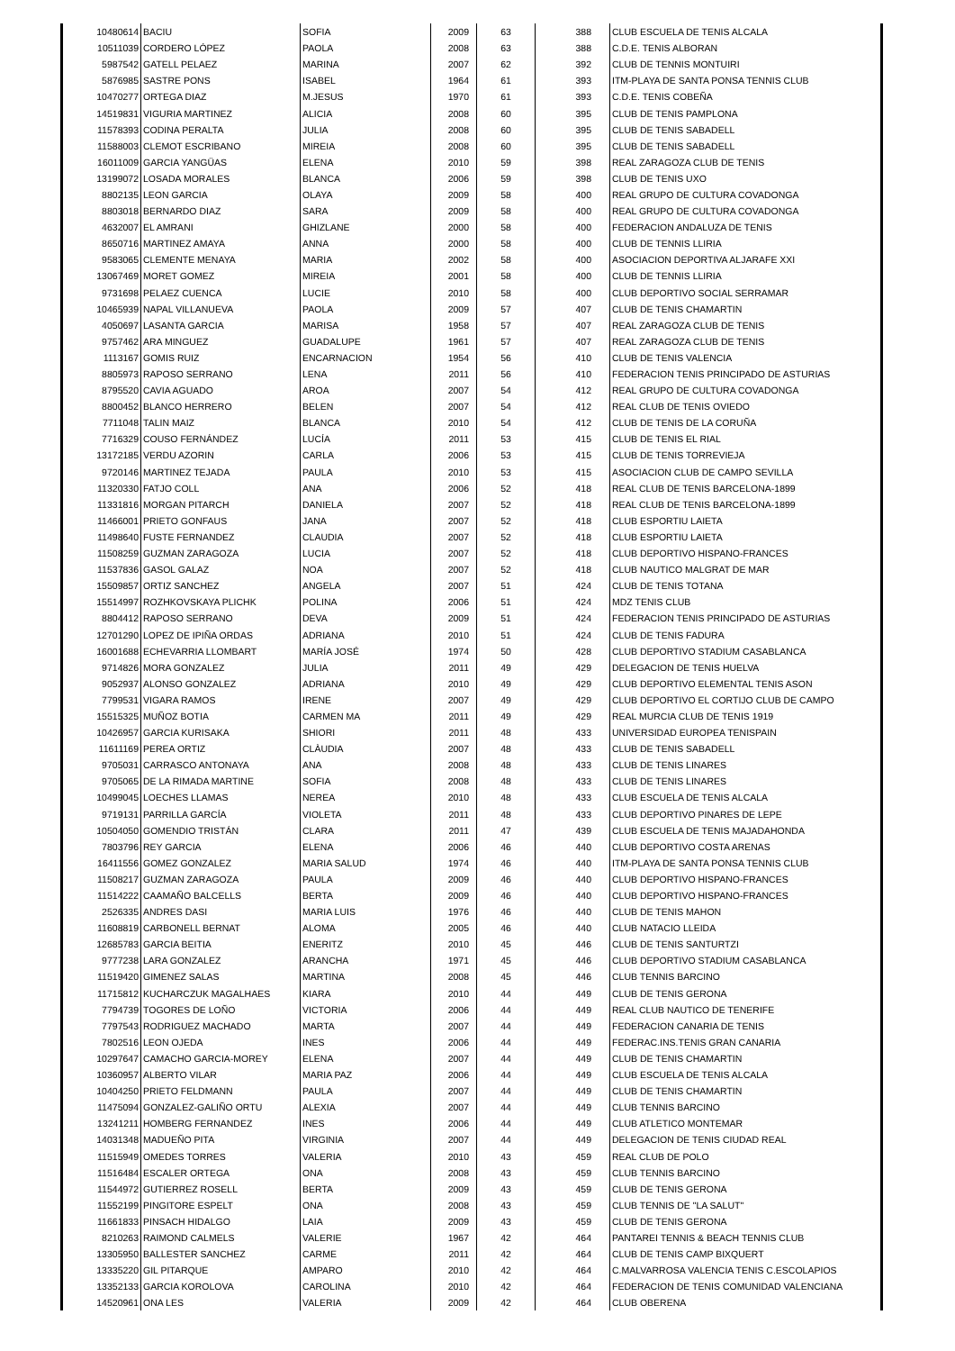| 10480614 | BACIU | SOFIA | 2009 | 63 | 388 | CLUB ESCUELA DE TENIS ALCALA |
| 10511039 | CORDERO LÓPEZ | PAOLA | 2008 | 63 | 388 | C.D.E. TENIS ALBORAN |
| 5987542 | GATELL PELAEZ | MARINA | 2007 | 62 | 392 | CLUB DE TENNIS MONTUIRI |
| 5876985 | SASTRE PONS | ISABEL | 1964 | 61 | 393 | ITM-PLAYA DE SANTA PONSA TENNIS CLUB |
| 10470277 | ORTEGA DIAZ | M.JESUS | 1970 | 61 | 393 | C.D.E. TENIS COBEÑA |
| 14519831 | VIGURIA MARTINEZ | ALICIA | 2008 | 60 | 395 | CLUB DE TENIS PAMPLONA |
| 11578393 | CODINA PERALTA | JULIA | 2008 | 60 | 395 | CLUB DE TENIS SABADELL |
| 11588003 | CLEMOT ESCRIBANO | MIREIA | 2008 | 60 | 395 | CLUB DE TENIS SABADELL |
| 16011009 | GARCIA YANGÜAS | ELENA | 2010 | 59 | 398 | REAL ZARAGOZA CLUB DE TENIS |
| 13199072 | LOSADA MORALES | BLANCA | 2006 | 59 | 398 | CLUB DE TENIS UXO |
| 8802135 | LEON GARCIA | OLAYA | 2009 | 58 | 400 | REAL GRUPO DE CULTURA COVADONGA |
| 8803018 | BERNARDO DIAZ | SARA | 2009 | 58 | 400 | REAL GRUPO DE CULTURA COVADONGA |
| 4632007 | EL AMRANI | GHIZLANE | 2000 | 58 | 400 | FEDERACION ANDALUZA DE TENIS |
| 8650716 | MARTINEZ AMAYA | ANNA | 2000 | 58 | 400 | CLUB DE TENNIS LLIRIA |
| 9583065 | CLEMENTE MENAYA | MARIA | 2002 | 58 | 400 | ASOCIACION DEPORTIVA ALJARAFE XXI |
| 13067469 | MORET GOMEZ | MIREIA | 2001 | 58 | 400 | CLUB DE TENNIS LLIRIA |
| 9731698 | PELAEZ CUENCA | LUCIE | 2010 | 58 | 400 | CLUB DEPORTIVO SOCIAL SERRAMAR |
| 10465939 | NAPAL VILLANUEVA | PAOLA | 2009 | 57 | 407 | CLUB DE TENIS CHAMARTIN |
| 4050697 | LASANTA GARCIA | MARISA | 1958 | 57 | 407 | REAL ZARAGOZA CLUB DE TENIS |
| 9757462 | ARA MINGUEZ | GUADALUPE | 1961 | 57 | 407 | REAL ZARAGOZA CLUB DE TENIS |
| 1113167 | GOMIS RUIZ | ENCARNACION | 1954 | 56 | 410 | CLUB DE TENIS VALENCIA |
| 8805973 | RAPOSO SERRANO | LENA | 2011 | 56 | 410 | FEDERACION TENIS PRINCIPADO DE ASTURIAS |
| 8795520 | CAVIA AGUADO | AROA | 2007 | 54 | 412 | REAL GRUPO DE CULTURA COVADONGA |
| 8800452 | BLANCO HERRERO | BELEN | 2007 | 54 | 412 | REAL CLUB DE TENIS OVIEDO |
| 7711048 | TALIN MAIZ | BLANCA | 2010 | 54 | 412 | CLUB DE TENIS DE LA CORUÑA |
| 7716329 | COUSO FERNÁNDEZ | LUCÍA | 2011 | 53 | 415 | CLUB DE TENIS EL RIAL |
| 13172185 | VERDU AZORIN | CARLA | 2006 | 53 | 415 | CLUB DE TENIS TORREVIEJA |
| 9720146 | MARTINEZ TEJADA | PAULA | 2010 | 53 | 415 | ASOCIACION CLUB DE CAMPO SEVILLA |
| 11320330 | FATJO COLL | ANA | 2006 | 52 | 418 | REAL CLUB DE TENIS BARCELONA-1899 |
| 11331816 | MORGAN PITARCH | DANIELA | 2007 | 52 | 418 | REAL CLUB DE TENIS BARCELONA-1899 |
| 11466001 | PRIETO GONFAUS | JANA | 2007 | 52 | 418 | CLUB ESPORTIU LAIETA |
| 11498640 | FUSTE FERNANDEZ | CLAUDIA | 2007 | 52 | 418 | CLUB ESPORTIU LAIETA |
| 11508259 | GUZMAN ZARAGOZA | LUCIA | 2007 | 52 | 418 | CLUB DEPORTIVO HISPANO-FRANCES |
| 11537836 | GASOL GALAZ | NOA | 2007 | 52 | 418 | CLUB NAUTICO MALGRAT DE MAR |
| 15509857 | ORTIZ SANCHEZ | ANGELA | 2007 | 51 | 424 | CLUB DE TENIS TOTANA |
| 15514997 | ROZHKOVSKAYA PLICHK | POLINA | 2006 | 51 | 424 | MDZ TENIS CLUB |
| 8804412 | RAPOSO SERRANO | DEVA | 2009 | 51 | 424 | FEDERACION TENIS PRINCIPADO DE ASTURIAS |
| 12701290 | LOPEZ DE IPIÑA ORDAS | ADRIANA | 2010 | 51 | 424 | CLUB DE TENIS FADURA |
| 16001688 | ECHEVARRIA LLOMBART | MARÍA JOSÉ | 1974 | 50 | 428 | CLUB DEPORTIVO STADIUM CASABLANCA |
| 9714826 | MORA GONZALEZ | JULIA | 2011 | 49 | 429 | DELEGACION DE TENIS HUELVA |
| 9052937 | ALONSO GONZALEZ | ADRIANA | 2010 | 49 | 429 | CLUB DEPORTIVO ELEMENTAL TENIS ASON |
| 7799531 | VIGARA RAMOS | IRENE | 2007 | 49 | 429 | CLUB DEPORTIVO EL CORTIJO CLUB DE CAMPO |
| 15515325 | MUÑOZ BOTIA | CARMEN MA | 2011 | 49 | 429 | REAL MURCIA CLUB DE TENIS 1919 |
| 10426957 | GARCIA KURISAKA | SHIORI | 2011 | 48 | 433 | UNIVERSIDAD EUROPEA TENISPAIN |
| 11611169 | PEREA ORTIZ | CLÀUDIA | 2007 | 48 | 433 | CLUB DE TENIS SABADELL |
| 9705031 | CARRASCO ANTONAYA | ANA | 2008 | 48 | 433 | CLUB DE TENIS LINARES |
| 9705065 | DE LA RIMADA MARTINE | SOFIA | 2008 | 48 | 433 | CLUB DE TENIS LINARES |
| 10499045 | LOECHES LLAMAS | NEREA | 2010 | 48 | 433 | CLUB ESCUELA DE TENIS ALCALA |
| 9719131 | PARRILLA GARCÍA | VIOLETA | 2011 | 48 | 433 | CLUB DEPORTIVO PINARES DE LEPE |
| 10504050 | GOMENDIO TRISTÁN | CLARA | 2011 | 47 | 439 | CLUB ESCUELA DE TENIS MAJADAHONDA |
| 7803796 | REY GARCIA | ELENA | 2006 | 46 | 440 | CLUB DEPORTIVO COSTA ARENAS |
| 16411556 | GOMEZ GONZALEZ | MARIA SALUD | 1974 | 46 | 440 | ITM-PLAYA DE SANTA PONSA TENNIS CLUB |
| 11508217 | GUZMAN ZARAGOZA | PAULA | 2009 | 46 | 440 | CLUB DEPORTIVO HISPANO-FRANCES |
| 11514222 | CAAMAÑO BALCELLS | BERTA | 2009 | 46 | 440 | CLUB DEPORTIVO HISPANO-FRANCES |
| 2526335 | ANDRES DASI | MARIA LUIS | 1976 | 46 | 440 | CLUB DE TENIS MAHON |
| 11608819 | CARBONELL BERNAT | ALOMA | 2005 | 46 | 440 | CLUB NATACIO LLEIDA |
| 12685783 | GARCIA BEITIA | ENERITZ | 2010 | 45 | 446 | CLUB DE TENIS SANTURTZI |
| 9777238 | LARA GONZALEZ | ARANCHA | 1971 | 45 | 446 | CLUB DEPORTIVO STADIUM CASABLANCA |
| 11519420 | GIMENEZ SALAS | MARTINA | 2008 | 45 | 446 | CLUB TENNIS BARCINO |
| 11715812 | KUCHARCZUK MAGALHAES | KIARA | 2010 | 44 | 449 | CLUB DE TENIS GERONA |
| 7794739 | TOGORES DE LOÑO | VICTORIA | 2006 | 44 | 449 | REAL CLUB NAUTICO DE TENERIFE |
| 7797543 | RODRIGUEZ MACHADO | MARTA | 2007 | 44 | 449 | FEDERACION CANARIA DE TENIS |
| 7802516 | LEON OJEDA | INES | 2006 | 44 | 449 | FEDERAC.INS.TENIS GRAN CANARIA |
| 10297647 | CAMACHO GARCIA-MOREY | ELENA | 2007 | 44 | 449 | CLUB DE TENIS CHAMARTIN |
| 10360957 | ALBERTO VILAR | MARIA PAZ | 2006 | 44 | 449 | CLUB ESCUELA DE TENIS ALCALA |
| 10404250 | PRIETO FELDMANN | PAULA | 2007 | 44 | 449 | CLUB DE TENIS CHAMARTIN |
| 11475094 | GONZALEZ-GALIÑO ORTU | ALEXIA | 2007 | 44 | 449 | CLUB TENNIS BARCINO |
| 13241211 | HOMBERG FERNANDEZ | INES | 2006 | 44 | 449 | CLUB ATLETICO MONTEMAR |
| 14031348 | MADUEÑO PITA | VIRGINIA | 2007 | 44 | 449 | DELEGACION DE TENIS CIUDAD REAL |
| 11515949 | OMEDES TORRES | VALERIA | 2010 | 43 | 459 | REAL CLUB DE POLO |
| 11516484 | ESCALER ORTEGA | ONA | 2008 | 43 | 459 | CLUB TENNIS BARCINO |
| 11544972 | GUTIERREZ ROSELL | BERTA | 2009 | 43 | 459 | CLUB DE TENIS GERONA |
| 11552199 | PINGITORE ESPELT | ONA | 2008 | 43 | 459 | CLUB TENNIS DE "LA SALUT" |
| 11661833 | PINSACH HIDALGO | LAIA | 2009 | 43 | 459 | CLUB DE TENIS GERONA |
| 8210263 | RAIMOND CALMELS | VALERIE | 1967 | 42 | 464 | PANTAREI TENNIS & BEACH TENNIS CLUB |
| 13305950 | BALLESTER SANCHEZ | CARME | 2011 | 42 | 464 | CLUB DE TENIS CAMP BIXQUERT |
| 13335220 | GIL PITARQUE | AMPARO | 2010 | 42 | 464 | C.MALVARROSA VALENCIA TENIS C.ESCOLAPIOS |
| 13352133 | GARCIA KOROLOVA | CAROLINA | 2010 | 42 | 464 | FEDERACION DE TENIS COMUNIDAD VALENCIANA |
| 14520961 | ONA LES | VALERIA | 2009 | 42 | 464 | CLUB OBERENA |